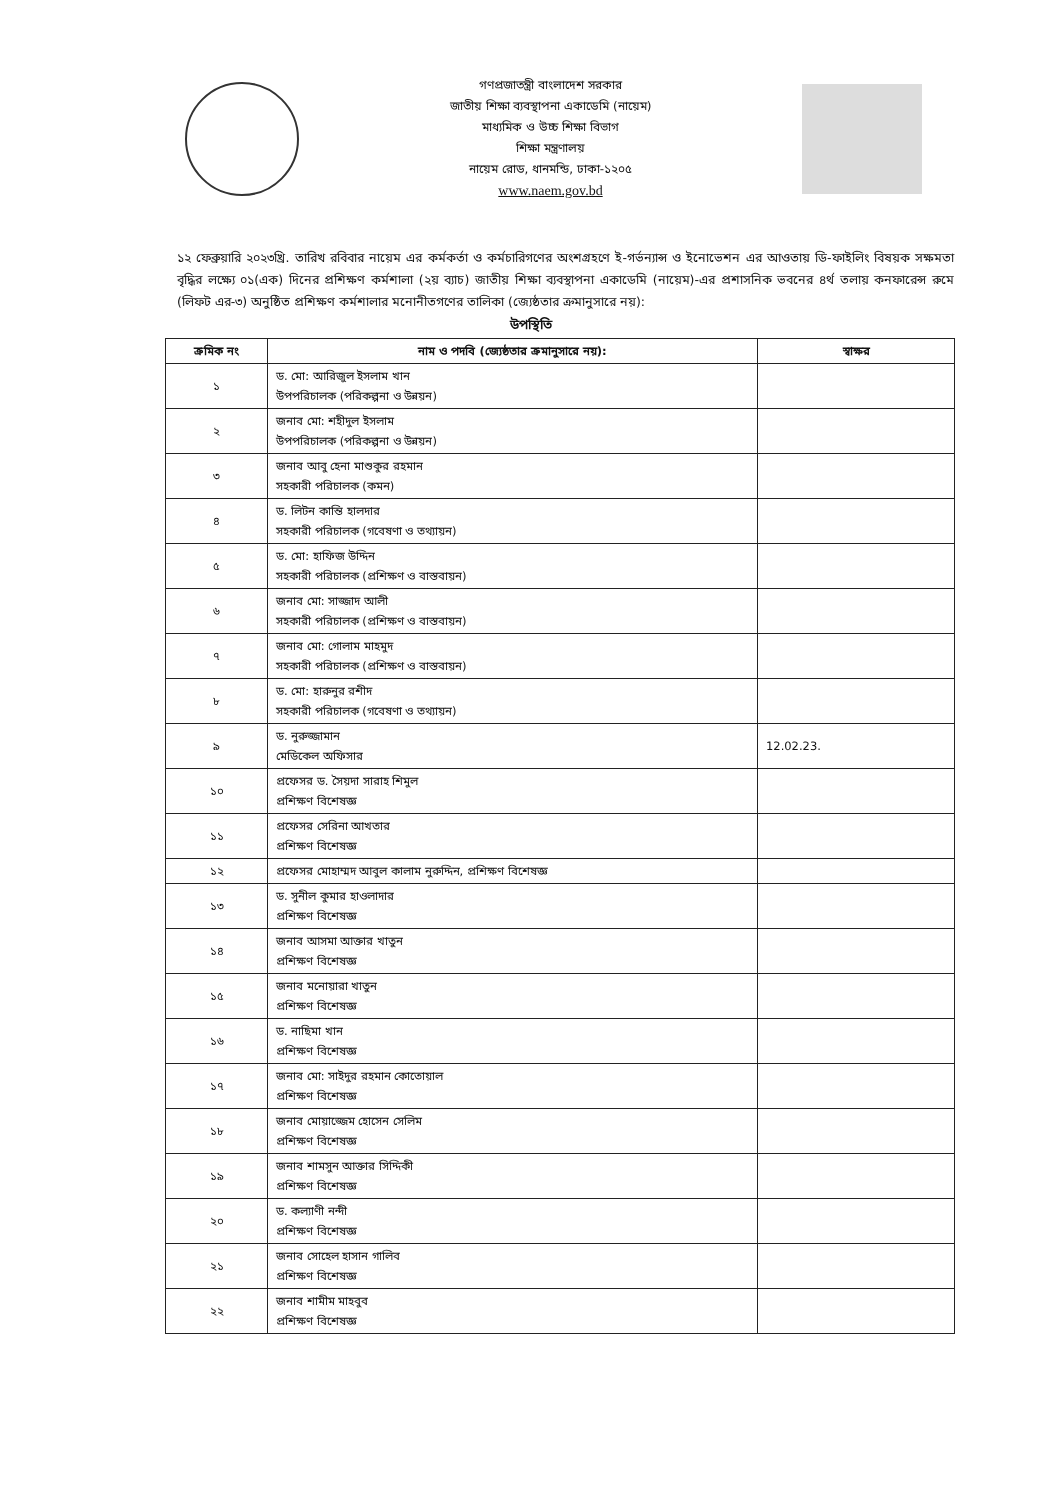গণপ্রজাতন্ত্রী বাংলাদেশ সরকার
জাতীয় শিক্ষা ব্যবস্থাপনা একাডেমি (নায়েম)
মাধ্যমিক ও উচ্চ শিক্ষা বিভাগ
শিক্ষা মন্ত্রণালয়
নায়েম রোড, ধানমন্ডি, ঢাকা-১২০৫
www.naem.gov.bd
১২ ফেব্রুয়ারি ২০২৩খ্রি. তারিখ রবিবার নায়েম এর কর্মকর্তা ও কর্মচারিগণের অংশগ্রহণে ই-গর্ভন্যান্স ও ইনোভেশন এর আওতায় ডি-ফাইলিং বিষয়ক সক্ষমতা বৃদ্ধির লক্ষ্যে ০১(এক) দিনের প্রশিক্ষণ কর্মশালা (২য় ব্যাচ) জাতীয় শিক্ষা ব্যবস্থাপনা একাডেমি (নায়েম)-এর প্রশাসনিক ভবনের ৪র্থ তলায় কনফারেন্স রুমে (লিফট এর-৩) অনুষ্ঠিত প্রশিক্ষণ কর্মশালার মনোনীতগণের তালিকা (জ্যেষ্ঠতার ক্রমানুসারে নয়):
উপস্থিতি
| ক্রমিক নং | নাম ও পদবি (জ্যেষ্ঠতার ক্রমানুসারে নয়): | স্বাক্ষর |
| --- | --- | --- |
| ১ | ড. মো: আরিজুল ইসলাম খান উপপরিচালক (পরিকল্পনা ও উন্নয়ন) | |
| ২ | জনাব মো: শহীদুল ইসলাম উপপরিচালক (পরিকল্পনা ও উন্নয়ন) | |
| ৩ | জনাব আবু হেনা মাশুকুর রহমান সহকারী পরিচালক (কমন) | |
| ৪ | ড. লিটন কান্তি হালদার সহকারী পরিচালক (গবেষণা ও তথ্যায়ন) | |
| ৫ | ড. মো: হাফিজ উদ্দিন সহকারী পরিচালক (প্রশিক্ষণ ও বাস্তবায়ন) | |
| ৬ | জনাব মো: সাজ্জাদ আলী সহকারী পরিচালক (প্রশিক্ষণ ও বাস্তবায়ন) | |
| ৭ | জনাব মো: গোলাম মাহমুদ সহকারী পরিচালক (প্রশিক্ষণ ও বাস্তবায়ন) | |
| ৮ | ড. মো: হারুনুর রশীদ সহকারী পরিচালক (গবেষণা ও তথ্যায়ন) | |
| ৯ | ড. নুরুজ্জামান মেডিকেল অফিসার | 12.02.23. |
| ১০ | প্রফেসর ড. সৈয়দা সারাহ শিমুল প্রশিক্ষণ বিশেষজ্ঞ | |
| ১১ | প্রফেসর সেরিনা আখতার প্রশিক্ষণ বিশেষজ্ঞ | |
| ১২ | প্রফেসর মোহাম্মদ আবুল কালাম নুরুদ্দিন, প্রশিক্ষণ বিশেষজ্ঞ | |
| ১৩ | ড. সুনীল কুমার হাওলাদার প্রশিক্ষণ বিশেষজ্ঞ | |
| ১৪ | জনাব আসমা আক্তার খাতুন প্রশিক্ষণ বিশেষজ্ঞ | |
| ১৫ | জনাব মনোয়ারা খাতুন প্রশিক্ষণ বিশেষজ্ঞ | |
| ১৬ | ড. নাছিমা খান প্রশিক্ষণ বিশেষজ্ঞ | |
| ১৭ | জনাব মো: সাইদুর রহমান কোতোয়াল প্রশিক্ষণ বিশেষজ্ঞ | |
| ১৮ | জনাব মোয়াজ্জেম হোসেন সেলিম প্রশিক্ষণ বিশেষজ্ঞ | |
| ১৯ | জনাব শামসুন আক্তার সিদ্দিকী প্রশিক্ষণ বিশেষজ্ঞ | |
| ২০ | ড. কল্যাণী নন্দী প্রশিক্ষণ বিশেষজ্ঞ | |
| ২১ | জনাব সোহেল হাসান গালিব প্রশিক্ষণ বিশেষজ্ঞ | |
| ২২ | জনাব শামীম মাহবুব প্রশিক্ষণ বিশেষজ্ঞ | |